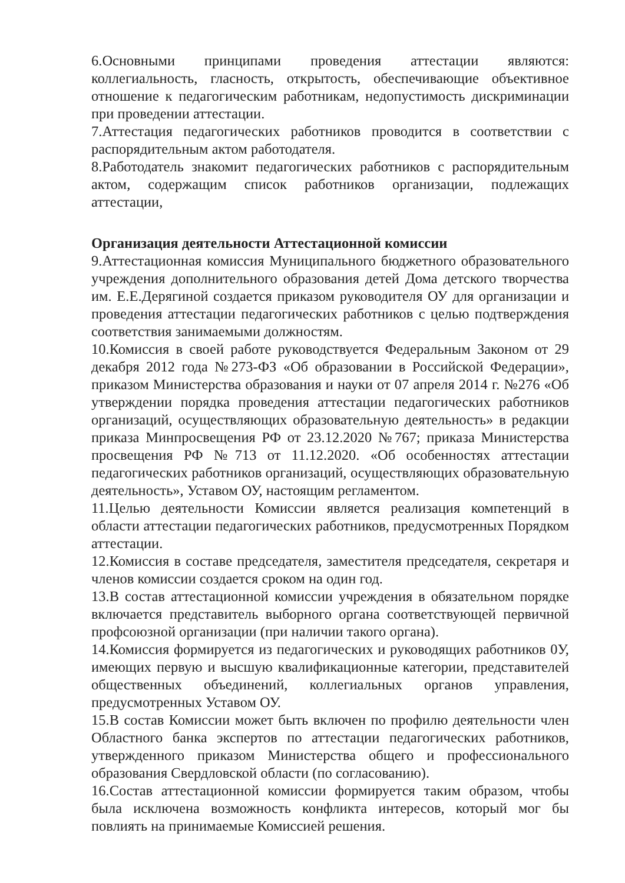6.Основными принципами проведения аттестации являются: коллегиальность, гласность, открытость, обеспечивающие объективное отношение к педагогическим работникам, недопустимость дискриминации при проведении аттестации.
7.Аттестация педагогических работников проводится в соответствии с распорядительным актом работодателя.
8.Работодатель знакомит педагогических работников с распорядительным актом, содержащим список работников организации, подлежащих аттестации,
Организация деятельности Аттестационной комиссии
9.Аттестационная комиссия Муниципального бюджетного образовательного учреждения дополнительного образования детей Дома детского творчества им. Е.Е.Дерягиной создается приказом руководителя ОУ для организации и проведения аттестации педагогических работников с целью подтверждения соответствия занимаемыми должностям.
10.Комиссия в своей работе руководствуется Федеральным Законом от 29 декабря 2012 года №273-ФЗ «Об образовании в Российской Федерации», приказом Министерства образования и науки от 07 апреля 2014 г. №276 «Об утверждении порядка проведения аттестации педагогических работников организаций, осуществляющих образовательную деятельность» в редакции приказа Минпросвещения РФ от 23.12.2020 №767; приказа Министерства просвещения РФ №713 от 11.12.2020. «Об особенностях аттестации педагогических работников организаций, осуществляющих образовательную деятельность», Уставом ОУ, настоящим регламентом.
11.Целью деятельности Комиссии является реализация компетенций в области аттестации педагогических работников, предусмотренных Порядком аттестации.
12.Комиссия в составе председателя, заместителя председателя, секретаря и членов комиссии создается сроком на один год.
13.В состав аттестационной комиссии учреждения в обязательном порядке включается представитель выборного органа соответствующей первичной профсоюзной организации (при наличии такого органа).
14.Комиссия формируется из педагогических и руководящих работников 0У, имеющих первую и высшую квалификационные категории, представителей общественных объединений, коллегиальных органов управления, предусмотренных Уставом ОУ.
15.В состав Комиссии может быть включен по профилю деятельности член Областного банка экспертов по аттестации педагогических работников, утвержденного приказом Министерства общего и профессионального образования Свердловской области (по согласованию).
16.Состав аттестационной комиссии формируется таким образом, чтобы была исключена возможность конфликта интересов, который мог бы повлиять на принимаемые Комиссией решения.